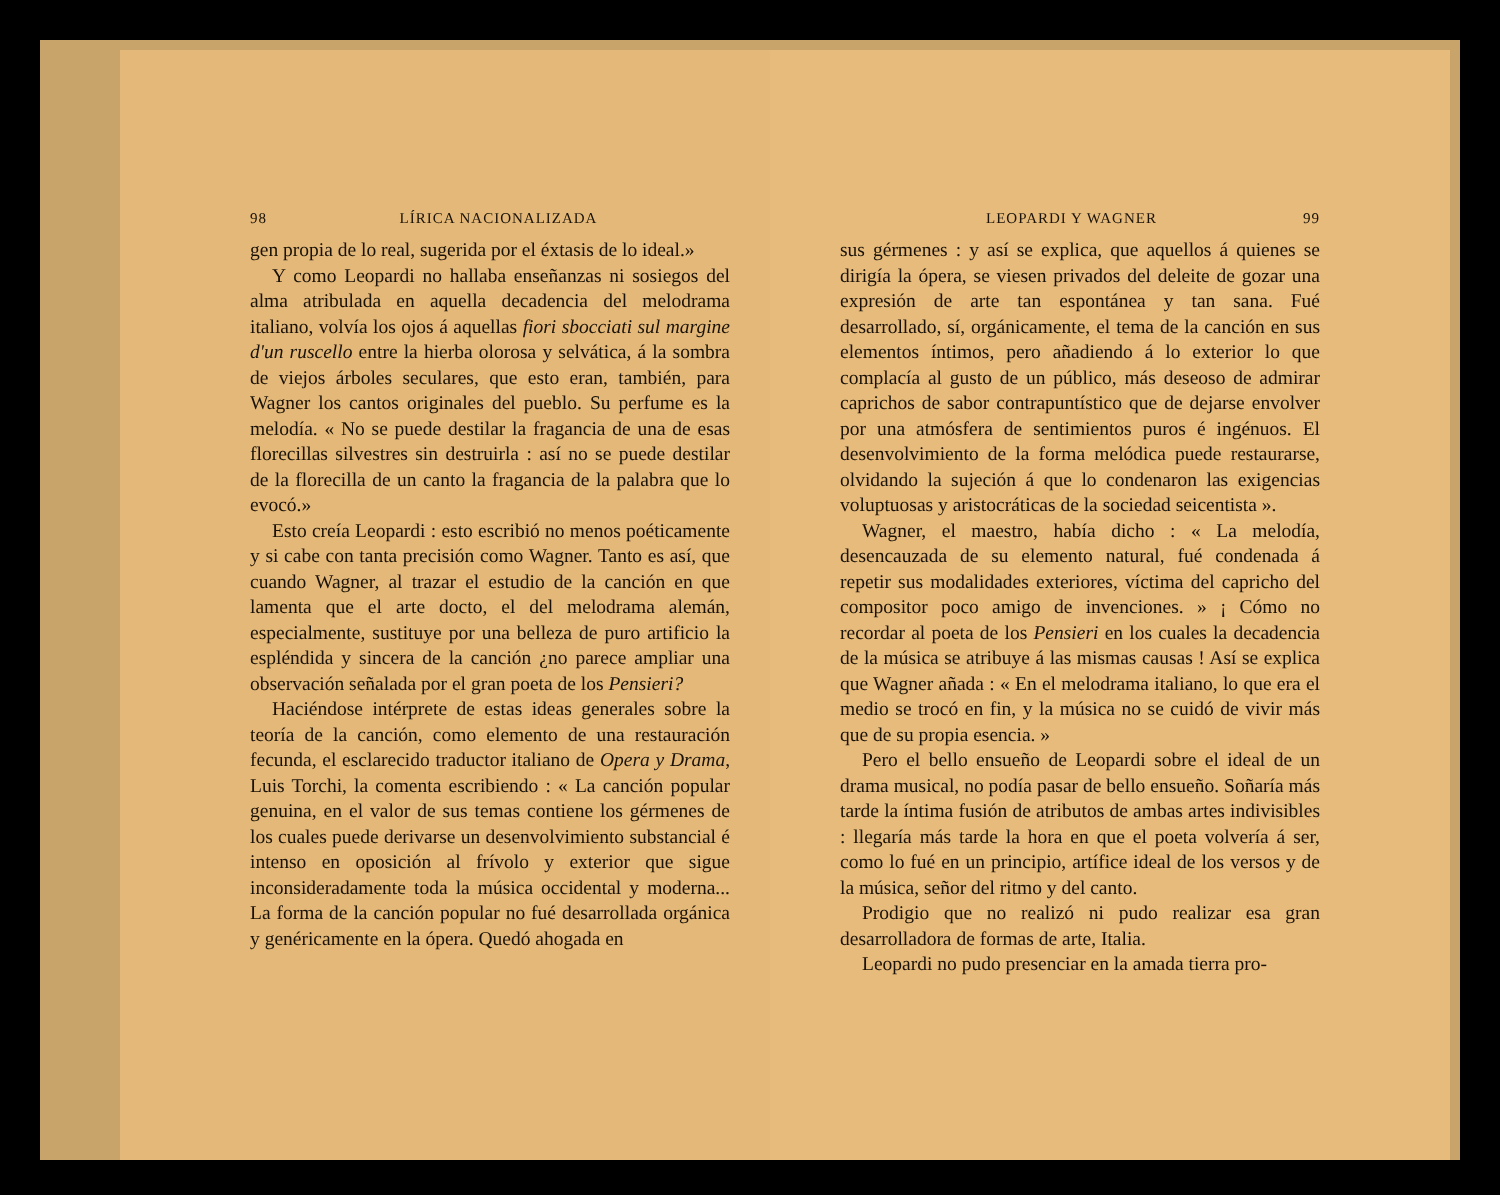98 LÍRICA NACIONALIZADA
gen propia de lo real, sugerida por el éxtasis de lo ideal.»
Y como Leopardi no hallaba enseñanzas ni sosiegos del alma atribulada en aquella decadencia del melodrama italiano, volvía los ojos á aquellas fiori sbocciati sul margine d'un ruscello entre la hierba olorosa y selvática, á la sombra de viejos árboles seculares, que esto eran, también, para Wagner los cantos originales del pueblo. Su perfume es la melodía. « No se puede destilar la fragancia de una de esas florecillas silvestres sin destruirla : así no se puede destilar de la florecilla de un canto la fragancia de la palabra que lo evocó.»
Esto creía Leopardi : esto escribió no menos poéticamente y si cabe con tanta precisión como Wagner. Tanto es así, que cuando Wagner, al trazar el estudio de la canción en que lamenta que el arte docto, el del melodrama alemán, especialmente, sustituye por una belleza de puro artificio la espléndida y sincera de la canción ¿no parece ampliar una observación señalada por el gran poeta de los Pensieri?
Haciéndose intérprete de estas ideas generales sobre la teoría de la canción, como elemento de una restauración fecunda, el esclarecido traductor italiano de Opera y Drama, Luis Torchi, la comenta escribiendo : « La canción popular genuina, en el valor de sus temas contiene los gérmenes de los cuales puede derivarse un desenvolvimiento substancial é intenso en oposición al frívolo y exterior que sigue inconsideradamente toda la música occidental y moderna... La forma de la canción popular no fué desarrollada orgánica y genéricamente en la ópera. Quedó ahogada en
LEOPARDI Y WAGNER 99
sus gérmenes : y así se explica, que aquellos á quienes se dirigía la ópera, se viesen privados del deleite de gozar una expresión de arte tan espontánea y tan sana. Fué desarrollado, sí, orgánicamente, el tema de la canción en sus elementos íntimos, pero añadiendo á lo exterior lo que complacía al gusto de un público, más deseoso de admirar caprichos de sabor contrapuntístico que de dejarse envolver por una atmósfera de sentimientos puros é ingénuos. El desenvolvimiento de la forma melódica puede restaurarse, olvidando la sujeción á que lo condenaron las exigencias voluptuosas y aristocráticas de la sociedad seicentista ».
Wagner, el maestro, había dicho : « La melodía, desencauzada de su elemento natural, fué condenada á repetir sus modalidades exteriores, víctima del capricho del compositor poco amigo de invenciones. » ¡ Cómo no recordar al poeta de los Pensieri en los cuales la decadencia de la música se atribuye á las mismas causas ! Así se explica que Wagner añada : « En el melodrama italiano, lo que era el medio se trocó en fin, y la música no se cuidó de vivir más que de su propia esencia. »
Pero el bello ensueño de Leopardi sobre el ideal de un drama musical, no podía pasar de bello ensueño. Soñaría más tarde la íntima fusión de atributos de ambas artes indivisibles : llegaría más tarde la hora en que el poeta volvería á ser, como lo fué en un principio, artífice ideal de los versos y de la música, señor del ritmo y del canto.
Prodigio que no realizó ni pudo realizar esa gran desarrolladora de formas de arte, Italia.
Leopardi no pudo presenciar en la amada tierra pro-